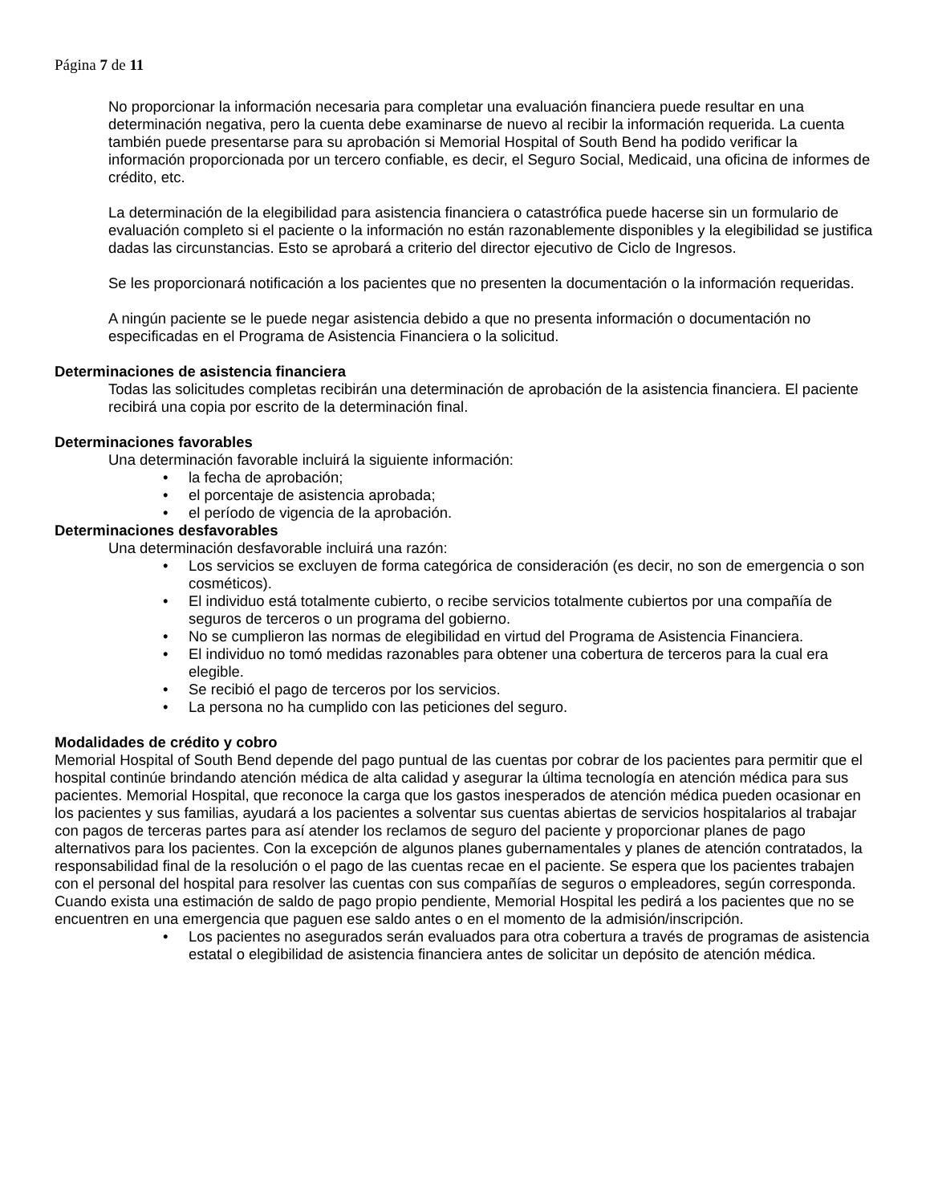Página 7 de 11
No proporcionar la información necesaria para completar una evaluación financiera puede resultar en una determinación negativa, pero la cuenta debe examinarse de nuevo al recibir la información requerida. La cuenta también puede presentarse para su aprobación si Memorial Hospital of South Bend ha podido verificar la información proporcionada por un tercero confiable, es decir, el Seguro Social, Medicaid, una oficina de informes de crédito, etc.
La determinación de la elegibilidad para asistencia financiera o catastrófica puede hacerse sin un formulario de evaluación completo si el paciente o la información no están razonablemente disponibles y la elegibilidad se justifica dadas las circunstancias. Esto se aprobará a criterio del director ejecutivo de Ciclo de Ingresos.
Se les proporcionará notificación a los pacientes que no presenten la documentación o la información requeridas.
A ningún paciente se le puede negar asistencia debido a que no presenta información o documentación no especificadas en el Programa de Asistencia Financiera o la solicitud.
Determinaciones de asistencia financiera
Todas las solicitudes completas recibirán una determinación de aprobación de la asistencia financiera. El paciente recibirá una copia por escrito de la determinación final.
Determinaciones favorables
Una determinación favorable incluirá la siguiente información:
• la fecha de aprobación;
• el porcentaje de asistencia aprobada;
• el período de vigencia de la aprobación.
Determinaciones desfavorables
Una determinación desfavorable incluirá una razón:
• Los servicios se excluyen de forma categórica de consideración (es decir, no son de emergencia o son cosméticos).
• El individuo está totalmente cubierto, o recibe servicios totalmente cubiertos por una compañía de seguros de terceros o un programa del gobierno.
• No se cumplieron las normas de elegibilidad en virtud del Programa de Asistencia Financiera.
• El individuo no tomó medidas razonables para obtener una cobertura de terceros para la cual era elegible.
• Se recibió el pago de terceros por los servicios.
• La persona no ha cumplido con las peticiones del seguro.
Modalidades de crédito y cobro
Memorial Hospital of South Bend depende del pago puntual de las cuentas por cobrar de los pacientes para permitir que el hospital continúe brindando atención médica de alta calidad y asegurar la última tecnología en atención médica para sus pacientes. Memorial Hospital, que reconoce la carga que los gastos inesperados de atención médica pueden ocasionar en los pacientes y sus familias, ayudará a los pacientes a solventar sus cuentas abiertas de servicios hospitalarios al trabajar con pagos de terceras partes para así atender los reclamos de seguro del paciente y proporcionar planes de pago alternativos para los pacientes. Con la excepción de algunos planes gubernamentales y planes de atención contratados, la responsabilidad final de la resolución o el pago de las cuentas recae en el paciente. Se espera que los pacientes trabajen con el personal del hospital para resolver las cuentas con sus compañías de seguros o empleadores, según corresponda. Cuando exista una estimación de saldo de pago propio pendiente, Memorial Hospital les pedirá a los pacientes que no se encuentren en una emergencia que paguen ese saldo antes o en el momento de la admisión/inscripción.
• Los pacientes no asegurados serán evaluados para otra cobertura a través de programas de asistencia estatal o elegibilidad de asistencia financiera antes de solicitar un depósito de atención médica.